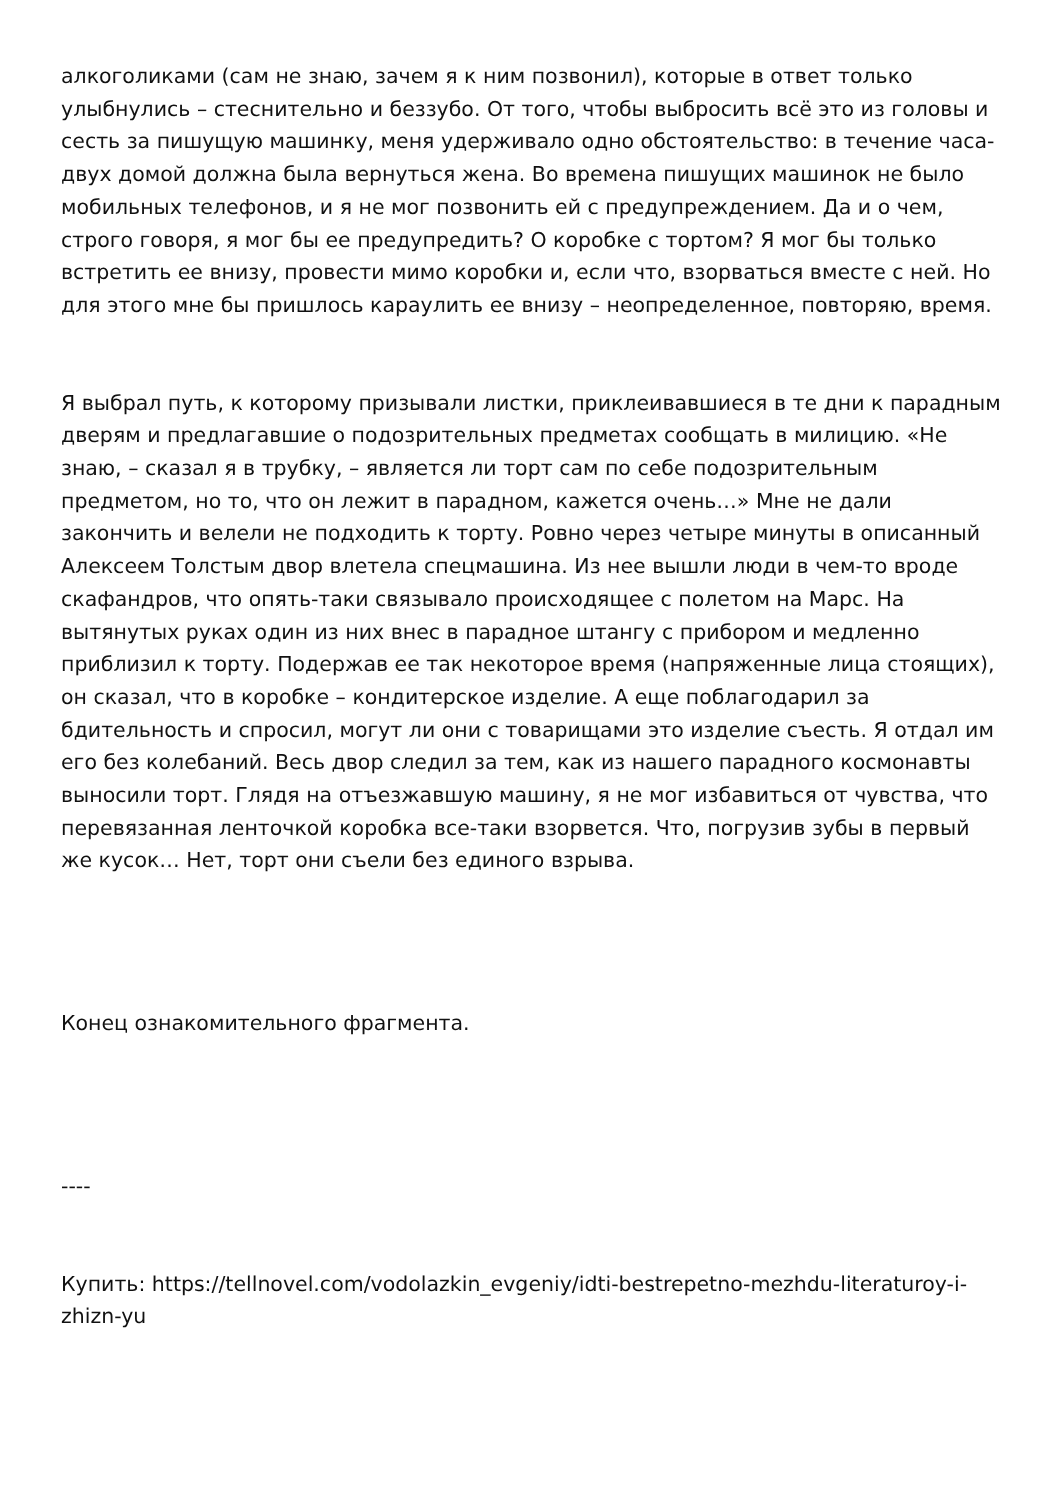алкоголиками (сам не знаю, зачем я к ним позвонил), которые в ответ только улыбнулись – стеснительно и беззубо. От того, чтобы выбросить всё это из головы и сесть за пишущую машинку, меня удерживало одно обстоятельство: в течение часа-двух домой должна была вернуться жена. Во времена пишущих машинок не было мобильных телефонов, и я не мог позвонить ей с предупреждением. Да и о чем, строго говоря, я мог бы ее предупредить? О коробке с тортом? Я мог бы только встретить ее внизу, провести мимо коробки и, если что, взорваться вместе с ней. Но для этого мне бы пришлось караулить ее внизу – неопределенное, повторяю, время.
Я выбрал путь, к которому призывали листки, приклеивавшиеся в те дни к парадным дверям и предлагавшие о подозрительных предметах сообщать в милицию. «Не знаю, – сказал я в трубку, – является ли торт сам по себе подозрительным предметом, но то, что он лежит в парадном, кажется очень…» Мне не дали закончить и велели не подходить к торту. Ровно через четыре минуты в описанный Алексеем Толстым двор влетела спецмашина. Из нее вышли люди в чем-то вроде скафандров, что опять-таки связывало происходящее с полетом на Марс. На вытянутых руках один из них внес в парадное штангу с прибором и медленно приблизил к торту. Подержав ее так некоторое время (напряженные лица стоящих), он сказал, что в коробке – кондитерское изделие. А еще поблагодарил за бдительность и спросил, могут ли они с товарищами это изделие съесть. Я отдал им его без колебаний. Весь двор следил за тем, как из нашего парадного космонавты выносили торт. Глядя на отъезжавшую машину, я не мог избавиться от чувства, что перевязанная ленточкой коробка все-таки взорвется. Что, погрузив зубы в первый же кусок… Нет, торт они съели без единого взрыва.
Конец ознакомительного фрагмента.
----
Купить: https://tellnovel.com/vodolazkin_evgeniy/idti-bestrepetno-mezhdu-literaturoy-i-zhizn-yu